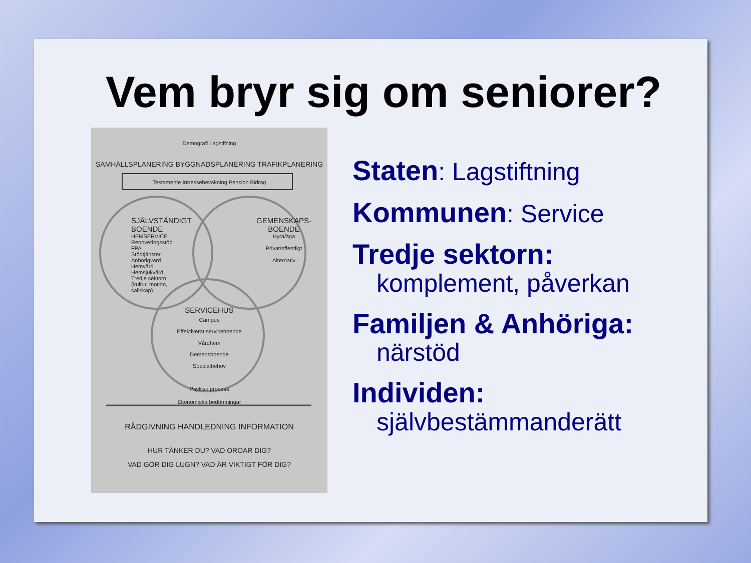Vem bryr sig om seniorer?
Demografi Lagstifning
SAMHÄLLSPLANERING BYGGNADSPLANERING TRAFIKPLANERING
Testamente Intressebevakning Pension Bidrag
SJÄLVSTÄNDIGT
BOENDE
HEMSERVICE
Renoveringsstöd
FPA
Stödtjänster
Anhörigvård
Hemvård
Hemsjukvård
Tredje sektorn
(kultur, motion,
sällskap)
GEMENSKAPS-
BOENDE
Hyra/äga
Privat/offentligt
Alternativ
SERVICEHUS
Campus
Effektiverat serviceboende
Vårdhem
Demensboende
Specialbehov
Psykisk process
Ekonomiska bedömningar
RÅDGIVNING HANDLEDNING INFORMATION
HUR TÄNKER DU? VAD OROAR DIG?
VAD GÖR DIG LUGN? VAD ÄR VIKTIGT FÖR DIG?
Staten: Lagstiftning
Kommunen: Service
Tredje sektorn:
komplement, påverkan
Familjen & Anhöriga:
närstöd
Individen:
självbestämmanderätt